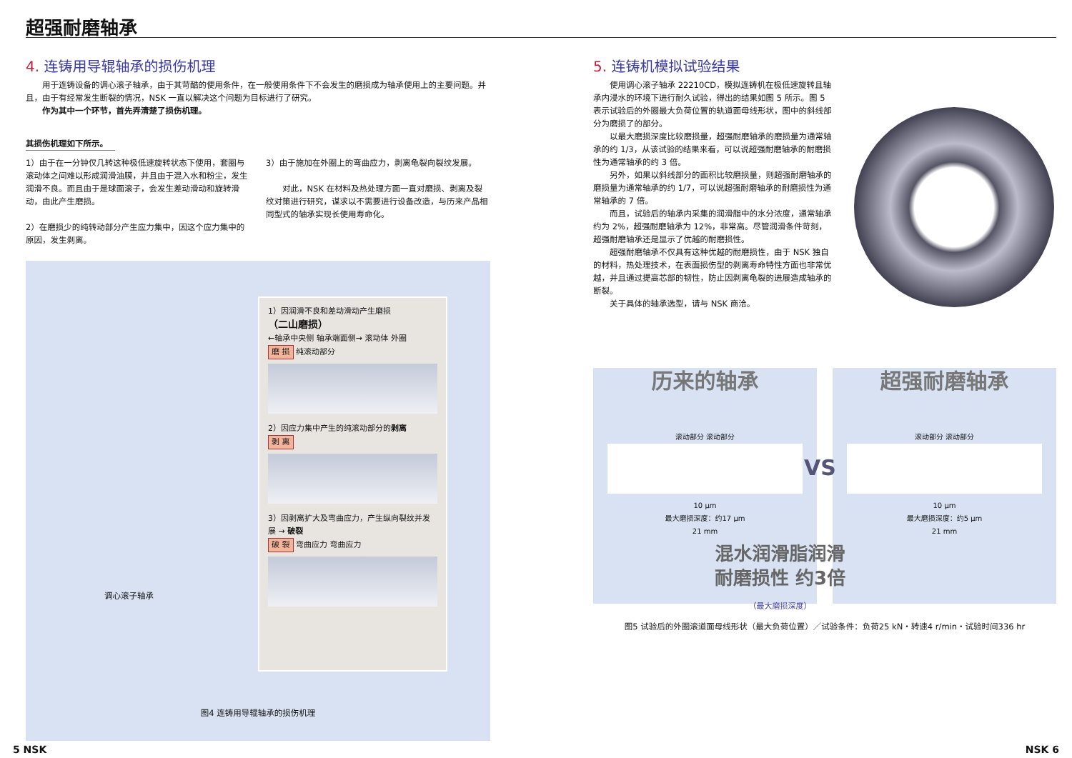超强耐磨轴承
4. 连铸用导辊轴承的损伤机理
用于连铸设备的调心滚子轴承，由于其苛酷的使用条件，在一般使用条件下不会发生的磨损成为轴承使用上的主要问题。并且，由于有经常发生断裂的情况，NSK 一直以解决这个问题为目标进行了研究。
作为其中一个环节，首先弄清楚了损伤机理。
其损伤机理如下所示。
1）由于在一分钟仅几转这种极低速旋转状态下使用，套圈与滚动体之间难以形成润滑油膜，并且由于混入水和粉尘，发生润滑不良。而且由于是球面滚子，会发生差动滑动和旋转滑动，由此产生磨损。
2）在磨损少的纯转动部分产生应力集中，因这个应力集中的原因，发生剥离。
3）由于施加在外圈上的弯曲应力，剥离龟裂向裂纹发展。
对此，NSK 在材料及热处理方面一直对磨损、剥离及裂纹对策进行研究，谋求以不需要进行设备改造，与历来产品相同型式的轴承实现长使用寿命化。
调心滚子轴承
1）因润滑不良和差动滑动产生磨损
（二山磨损）
←轴承中央侧 轴承端面侧→ 滚动体 外圈
磨 损 纯滚动部分
2）因应力集中产生的纯滚动部分的剥离
剥 离
3）因剥离扩大及弯曲应力，产生纵向裂纹并发展 → 破裂
破 裂 弯曲应力 弯曲应力
图4 连铸用导辊轴承的损伤机理
5. 连铸机模拟试验结果
使用调心滚子轴承 22210CD，模拟连铸机在极低速旋转且轴承内浸水的环境下进行耐久试验，得出的结果如图 5 所示。图 5 表示试验后的外圈最大负荷位置的轨道面母线形状，图中的斜线部分为磨损了的部分。
以最大磨损深度比较磨损量，超强耐磨轴承的磨损量为通常轴承的约 1/3，从该试验的结果来看，可以说超强耐磨轴承的耐磨损性为通常轴承的约 3 倍。
另外，如果以斜线部分的面积比较磨损量，则超强耐磨轴承的磨损量为通常轴承的约 1/7，可以说超强耐磨轴承的耐磨损性为通常轴承的 7 倍。
而且，试验后的轴承内采集的润滑脂中的水分浓度，通常轴承约为 2%，超强耐磨轴承为 12%，非常高。尽管润滑条件苛刻，超强耐磨轴承还是显示了优越的耐磨损性。
超强耐磨轴承不仅具有这种优越的耐磨损性，由于 NSK 独自的材料，热处理技术，在表面损伤型的剥离寿命特性方面也非常优越，并且通过提高芯部的韧性，防止因剥离龟裂的进展造成轴承的断裂。
关于具体的轴承选型，请与 NSK 商洽。
历来的轴承
滚动部分 滚动部分
10 µm
最大磨损深度：约17 µm
21 mm
超强耐磨轴承
滚动部分 滚动部分
10 µm
最大磨损深度：约5 µm
21 mm
VS
混水润滑脂润滑
耐磨损性 约3倍
（最大磨损深度）
图5 试验后的外圈滚道面母线形状（最大负荷位置）／试验条件：负荷25 kN・转速4 r/min・试验时间336 hr
5 NSK NSK 6